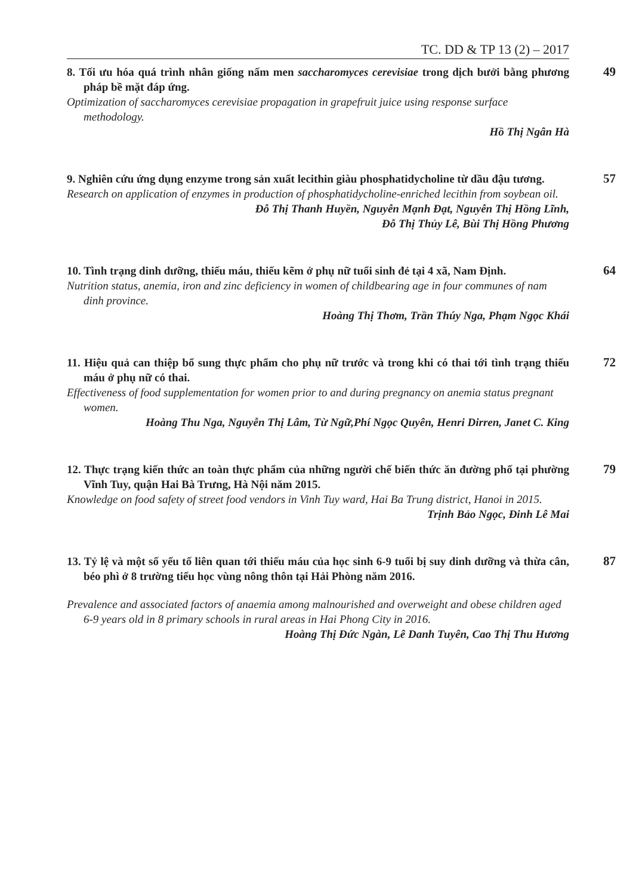TC. DD & TP 13 (2) – 2017
8. Tối ưu hóa quá trình nhân giống nấm men saccharomyces cerevisiae trong dịch bưởi bằng phương pháp bề mặt đáp ứng.
Optimization of saccharomyces cerevisiae propagation in grapefruit juice using response surface methodology.
Hồ Thị Ngân Hà
49
9. Nghiên cứu ứng dụng enzyme trong sản xuất lecithin giàu phosphatidycholine từ dầu đậu tương.
Research on application of enzymes in production of phosphatidycholine-enriched lecithin from soybean oil.
Đỗ Thị Thanh Huyền, Nguyễn Mạnh Đạt, Nguyễn Thị Hồng Lĩnh,
Đỗ Thị Thủy Lê, Bùi Thị Hồng Phương
57
10. Tình trạng dinh dưỡng, thiếu máu, thiếu kẽm ở phụ nữ tuổi sinh đẻ tại 4 xã, Nam Định.
Nutrition status, anemia, iron and zinc deficiency in women of childbearing age in four communes of nam dinh province.
Hoàng Thị Thơm, Trần Thúy Nga, Phạm Ngọc Khái
64
11. Hiệu quả can thiệp bổ sung thực phẩm cho phụ nữ trước và trong khi có thai tới tình trạng thiếu máu ở phụ nữ có thai.
Effectiveness of food supplementation for women prior to and during pregnancy on anemia status pregnant women.
Hoàng Thu Nga, Nguyễn Thị Lâm, Từ Ngữ,Phí Ngọc Quyên, Henri Dirren, Janet C. King
72
12. Thực trạng kiến thức an toàn thực phẩm của những người chế biến thức ăn đường phố tại phường Vĩnh Tuy, quận Hai Bà Trưng, Hà Nội năm 2015.
Knowledge on food safety of street food vendors in Vinh Tuy ward, Hai Ba Trung district, Hanoi in 2015.
Trịnh Bảo Ngọc, Đinh Lê Mai
79
13. Tỷ lệ và một số yếu tố liên quan tới thiếu máu của học sinh 6-9 tuổi bị suy dinh dưỡng và thừa cân, béo phì ở 8 trường tiểu học vùng nông thôn tại Hải Phòng năm 2016.
Prevalence and associated factors of anaemia among malnourished and overweight and obese children aged 6-9 years old in 8 primary schools in rural areas in Hai Phong City in 2016.
Hoàng Thị Đức Ngàn, Lê Danh Tuyên, Cao Thị Thu Hương
87